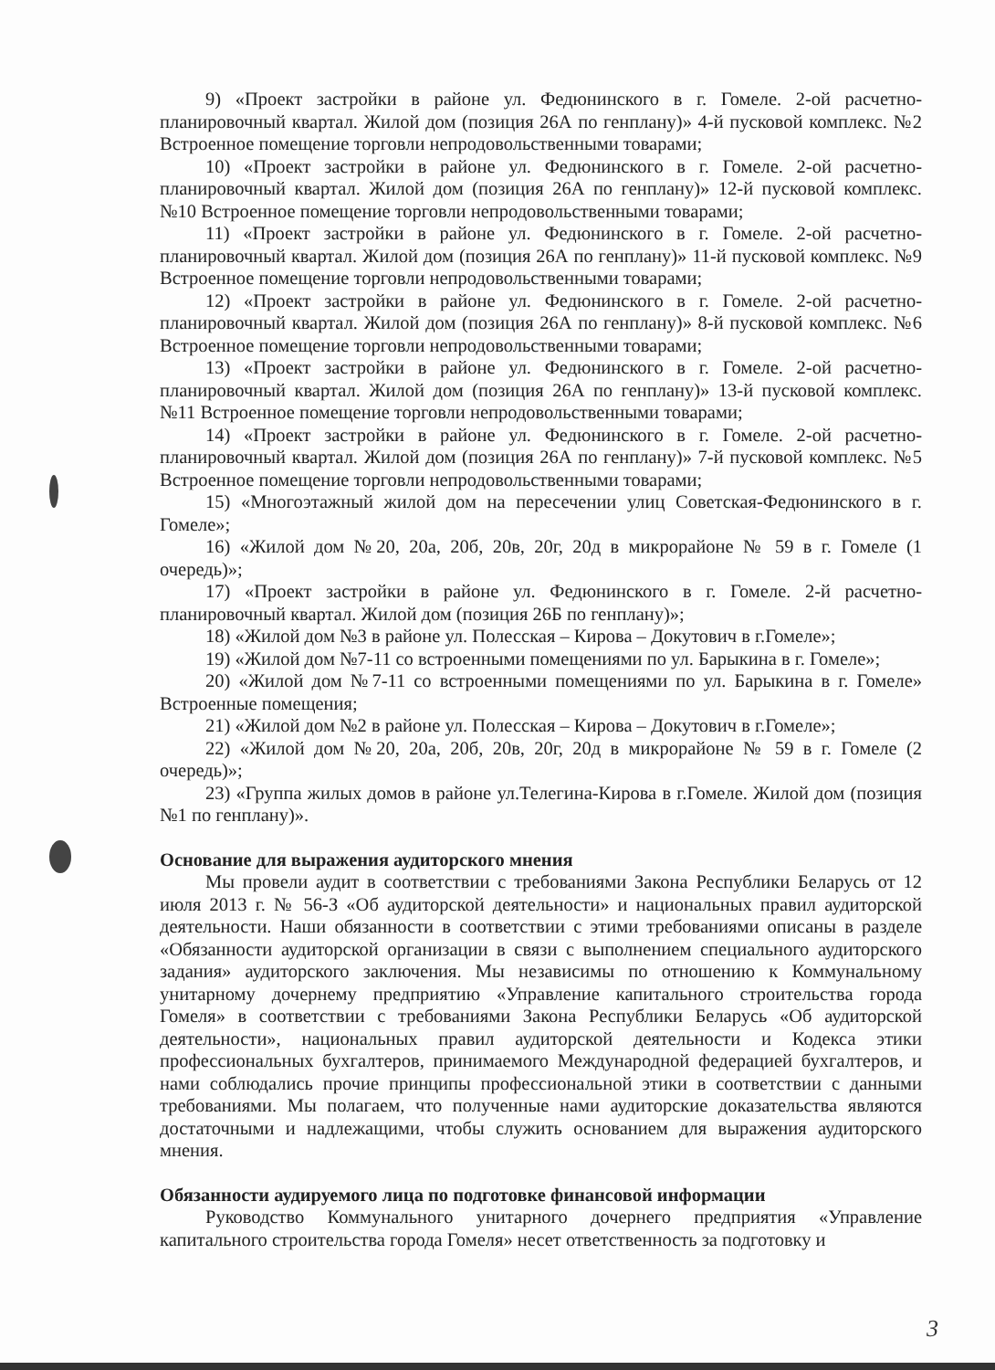9) «Проект застройки в районе ул. Федюнинского в г. Гомеле. 2-ой расчетно-планировочный квартал. Жилой дом (позиция 26А по генплану)» 4-й пусковой комплекс. №2 Встроенное помещение торговли непродовольственными товарами;
10) «Проект застройки в районе ул. Федюнинского в г. Гомеле. 2-ой расчетно-планировочный квартал. Жилой дом (позиция 26А по генплану)» 12-й пусковой комплекс. №10 Встроенное помещение торговли непродовольственными товарами;
11) «Проект застройки в районе ул. Федюнинского в г. Гомеле. 2-ой расчетно-планировочный квартал. Жилой дом (позиция 26А по генплану)» 11-й пусковой комплекс. №9 Встроенное помещение торговли непродовольственными товарами;
12) «Проект застройки в районе ул. Федюнинского в г. Гомеле. 2-ой расчетно-планировочный квартал. Жилой дом (позиция 26А по генплану)» 8-й пусковой комплекс. №6 Встроенное помещение торговли непродовольственными товарами;
13) «Проект застройки в районе ул. Федюнинского в г. Гомеле. 2-ой расчетно-планировочный квартал. Жилой дом (позиция 26А по генплану)» 13-й пусковой комплекс. №11 Встроенное помещение торговли непродовольственными товарами;
14) «Проект застройки в районе ул. Федюнинского в г. Гомеле. 2-ой расчетно-планировочный квартал. Жилой дом (позиция 26А по генплану)» 7-й пусковой комплекс. №5 Встроенное помещение торговли непродовольственными товарами;
15) «Многоэтажный жилой дом на пересечении улиц Советская-Федюнинского в г. Гомеле»;
16) «Жилой дом №20, 20а, 20б, 20в, 20г, 20д в микрорайоне № 59 в г. Гомеле (1 очередь)»;
17) «Проект застройки в районе ул. Федюнинского в г. Гомеле. 2-й расчетно-планировочный квартал. Жилой дом (позиция 26Б по генплану)»;
18) «Жилой дом №3 в районе ул. Полесская – Кирова – Докутович в г.Гомеле»;
19) «Жилой дом №7-11 со встроенными помещениями по ул. Барыкина в г. Гомеле»;
20) «Жилой дом №7-11 со встроенными помещениями по ул. Барыкина в г. Гомеле» Встроенные помещения;
21) «Жилой дом №2 в районе ул. Полесская – Кирова – Докутович в г.Гомеле»;
22) «Жилой дом №20, 20а, 20б, 20в, 20г, 20д в микрорайоне № 59 в г. Гомеле (2 очередь)»;
23) «Группа жилых домов в районе ул.Телегина-Кирова в г.Гомеле. Жилой дом (позиция №1 по генплану)».
Основание для выражения аудиторского мнения
Мы провели аудит в соответствии с требованиями Закона Республики Беларусь от 12 июля 2013 г. № 56-З «Об аудиторской деятельности» и национальных правил аудиторской деятельности. Наши обязанности в соответствии с этими требованиями описаны в разделе «Обязанности аудиторской организации в связи с выполнением специального аудиторского задания» аудиторского заключения. Мы независимы по отношению к Коммунальному унитарному дочернему предприятию «Управление капитального строительства города Гомеля» в соответствии с требованиями Закона Республики Беларусь «Об аудиторской деятельности», национальных правил аудиторской деятельности и Кодекса этики профессиональных бухгалтеров, принимаемого Международной федерацией бухгалтеров, и нами соблюдались прочие принципы профессиональной этики в соответствии с данными требованиями. Мы полагаем, что полученные нами аудиторские доказательства являются достаточными и надлежащими, чтобы служить основанием для выражения аудиторского мнения.
Обязанности аудируемого лица по подготовке финансовой информации
Руководство Коммунального унитарного дочернего предприятия «Управление капитального строительства города Гомеля» несет ответственность за подготовку и
3